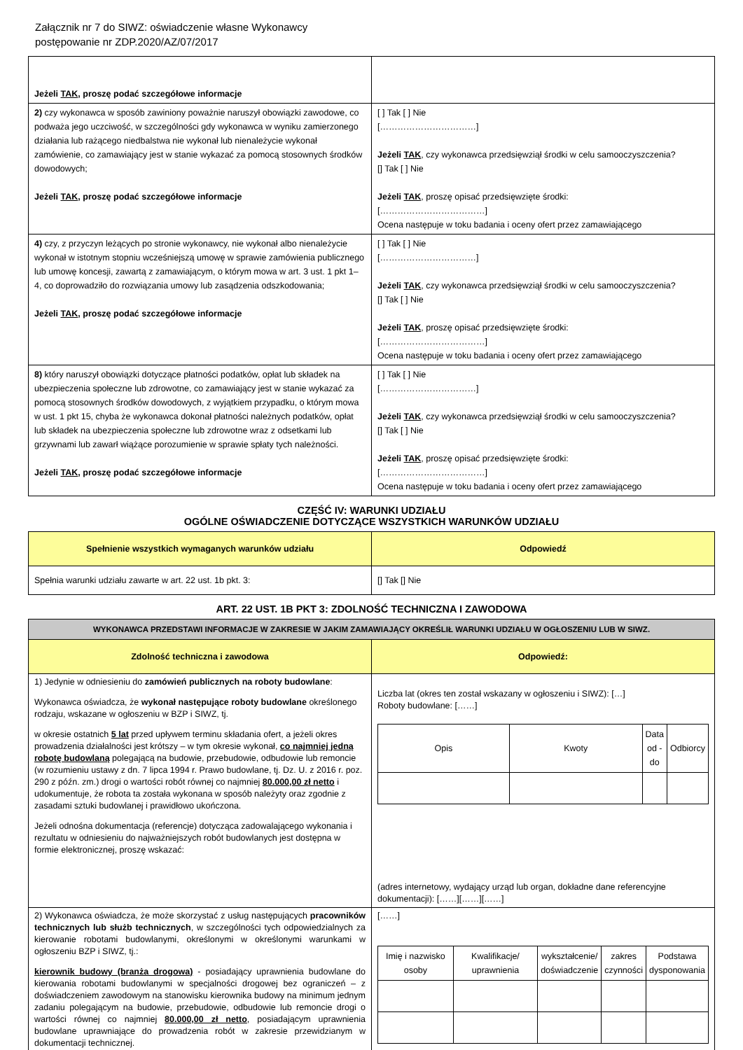Załącznik nr 7 do SIWZ: oświadczenie własne Wykonawcy
postępowanie nr ZDP.2020/AZ/07/2017
| Jeżeli TAK , proszę podać szczegółowe informacje | |
| 2) czy wykonawca w sposób zawiniony poważnie naruszył obowiązki zawodowe, co podważa jego uczciwość, w szczególności gdy wykonawca w wyniku zamierzonego działania lub rażącego niedbalstwa nie wykonał lub nienależycie wykonał zamówienie, co zamawiający jest w stanie wykazać za pomocą stosownych środków dowodowych; Jeżeli TAK , proszę podać szczegółowe informacje | [ ] Tak [ ] Nie [……………………………] Jeżeli TAK , czy wykonawca przedsięwziął środki w celu samooczyszczenia? [] Tak [ ] Nie Jeżeli TAK , proszę opisać przedsięwzięte środki: [………………………………] Ocena następuje w toku badania i oceny ofert przez zamawiającego |
| 4) czy, z przyczyn leżących po stronie wykonawcy, nie wykonał albo nienależycie wykonał w istotnym stopniu wcześniejszą umowę w sprawie zamówienia publicznego lub umowę koncesji, zawartą z zamawiającym, o którym mowa w art. 3 ust. 1 pkt 1–4, co doprowadziło do rozwiązania umowy lub zasądzenia odszkodowania; Jeżeli TAK , proszę podać szczegółowe informacje | [ ] Tak [ ] Nie [……………………………] Jeżeli TAK , czy wykonawca przedsięwziął środki w celu samooczyszczenia? [] Tak [ ] Nie Jeżeli TAK , proszę opisać przedsięwzięte środki: [………………………………] Ocena następuje w toku badania i oceny ofert przez zamawiającego |
| 8) który naruszył obowiązki dotyczące płatności podatków, opłat lub składek na ubezpieczenia społeczne lub zdrowotne, co zamawiający jest w stanie wykazać za pomocą stosownych środków dowodowych, z wyjątkiem przypadku, o którym mowa w ust. 1 pkt 15, chyba że wykonawca dokonał płatności należnych podatków, opłat lub składek na ubezpieczenia społeczne lub zdrowotne wraz z odsetkami lub grzywnami lub zawarł wiążące porozumienie w sprawie spłaty tych należności. Jeżeli TAK , proszę podać szczegółowe informacje | [ ] Tak [ ] Nie [……………………………] Jeżeli TAK , czy wykonawca przedsięwziął środki w celu samooczyszczenia? [] Tak [ ] Nie Jeżeli TAK , proszę opisać przedsięwzięte środki: [………………………………] Ocena następuje w toku badania i oceny ofert przez zamawiającego |
CZĘŚĆ IV: WARUNKI UDZIAŁU
OGÓLNE OŚWIADCZENIE DOTYCZĄCE WSZYSTKICH WARUNKÓW UDZIAŁU
| Spełnienie wszystkich wymaganych warunków udziału | Odpowiedź |
| --- | --- |
| Spełnia warunki udziału zawarte w art. 22 ust. 1b pkt. 3: | [] Tak [] Nie |
ART. 22 UST. 1B PKT 3: ZDOLNOŚĆ TECHNICZNA I ZAWODOWA
| WYKONAWCA PRZEDSTAWI INFORMACJE W ZAKRESIE W JAKIM ZAMAWIAJĄCY OKREŚLIŁ WARUNKI UDZIAŁU W OGŁOSZENIU LUB W SIWZ. | |
| Zdolność techniczna i zawodowa | Odpowiedź: |
| 1) Jedynie w odniesieniu do zamówień publicznych na roboty budowlane : Wykonawca oświadcza, że wykonał następujące roboty budowlane określonego rodzaju, wskazane w ogłoszeniu w BZP i SIWZ, tj. w okresie ostatnich 5 lat przed upływem terminu składania ofert, a jeżeli okres prowadzenia działalności jest krótszy – w tym okresie wykonał, co najmniej jedną robotę budowlaną polegającą na budowie, przebudowie, odbudowie lub remoncie (w rozumieniu ustawy z dn. 7 lipca 1994 r. Prawo budowlane, tj. Dz. U. z 2016 r. poz. 290 z późn. zm.) drogi o wartości robót równej co najmniej 80.000,00 zł netto i udokumentuje, że robota ta została wykonana w sposób należyty oraz zgodnie z zasadami sztuki budowlanej i prawidłowo ukończona. Jeżeli odnośna dokumentacja (referencje) dotycząca zadowalającego wykonania i rezultatu w odniesieniu do najważniejszych robót budowlanych jest dostępna w formie elektronicznej, proszę wskazać: | Liczba lat (okres ten został wskazany w ogłoszeniu i SIWZ): […] Roboty budowlane: [……] / Opis / Kwoty / Data od - do / Odbiorcy / (adres internetowy, wydający urząd lub organ, dokładne dane referencyjne dokumentacji): [……][……][……] |
| 2) Wykonawca oświadcza, że może skorzystać z usług następujących pracowników technicznych lub służb technicznych , w szczególności tych odpowiedzialnych za kierowanie robotami budowlanymi, określonymi w określonymi warunkami w ogłoszeniu BZP i SIWZ, tj.: kierownik budowy (branża drogowa) - posiadający uprawnienia budowlane do kierowania robotami budowlanymi w specjalności drogowej bez ograniczeń – z doświadczeniem zawodowym na stanowisku kierownika budowy na minimum jednym zadaniu polegającym na budowie, przebudowie, odbudowie lub remoncie drogi o wartości równej co najmniej 80.000,00 zł netto , posiadającym uprawnienia budowlane uprawniające do prowadzenia robót w zakresie przewidzianym w dokumentacji technicznej. | [……] / Imię i nazwisko osoby / Kwalifikacje/ uprawnienia / wykształcenie/ doświadczenie / zakres czynności / Podstawa dysponowania / |